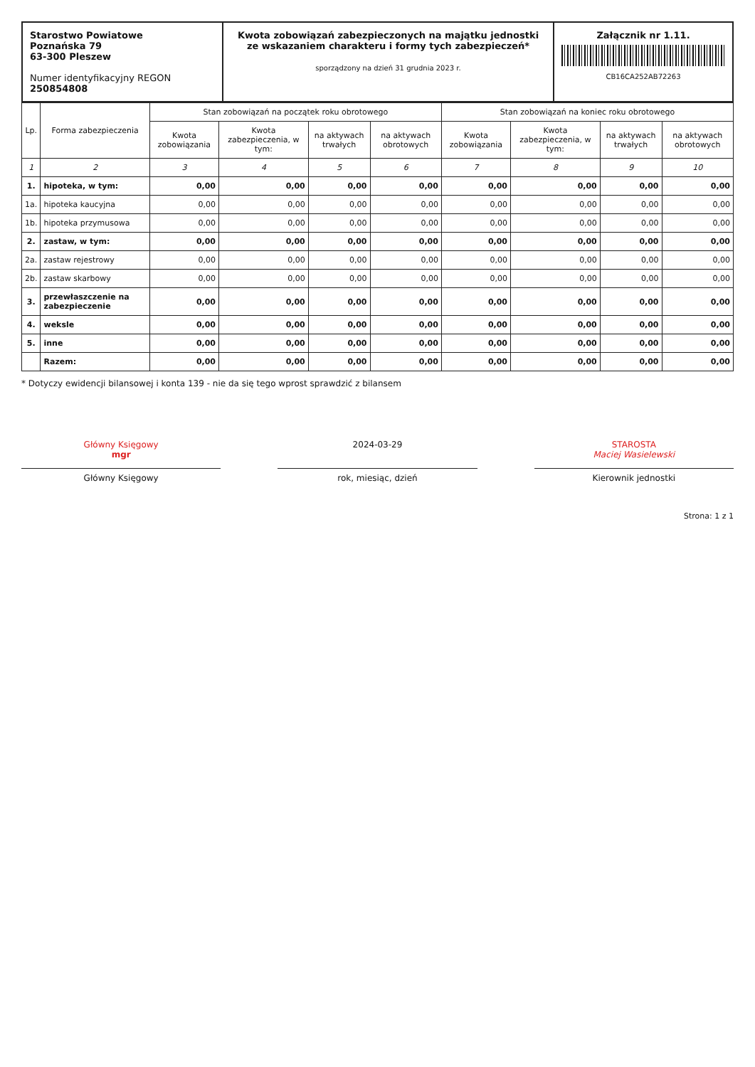Starostwo Powiatowe
Poznańska 79
63-300 Pleszew
Numer identyfikacyjny REGON
250854808
Kwota zobowiązań zabezpieczonych na majątku jednostki ze wskazaniem charakteru i formy tych zabezpieczeń*
sporządzony na dzień 31 grudnia 2023 r.
Załącznik nr 1.11.
CB16CA252AB72263
| Lp. | Forma zabezpieczenia | Stan zobowiązań na początek roku obrotowego | | | | Stan zobowiązań na koniec roku obrotowego | | | |
| --- | --- | --- | --- | --- | --- | --- | --- | --- | --- |
| | | Kwota zobowiązania | Kwota zabezpieczenia, w tym: | na aktywach trwałych | na aktywach obrotowych | Kwota zobowiązania | Kwota zabezpieczenia, w tym: | na aktywach trwałych | na aktywach obrotowych |
| 1 | 2 | 3 | 4 | 5 | 6 | 7 | 8 | 9 | 10 |
| 1. | hipoteka, w tym: | 0,00 | 0,00 | 0,00 | 0,00 | 0,00 | 0,00 | 0,00 | 0,00 |
| 1a. | hipoteka kaucyjna | 0,00 | 0,00 | 0,00 | 0,00 | 0,00 | 0,00 | 0,00 | 0,00 |
| 1b. | hipoteka przymusowa | 0,00 | 0,00 | 0,00 | 0,00 | 0,00 | 0,00 | 0,00 | 0,00 |
| 2. | zastaw, w tym: | 0,00 | 0,00 | 0,00 | 0,00 | 0,00 | 0,00 | 0,00 | 0,00 |
| 2a. | zastaw rejestrowy | 0,00 | 0,00 | 0,00 | 0,00 | 0,00 | 0,00 | 0,00 | 0,00 |
| 2b. | zastaw skarbowy | 0,00 | 0,00 | 0,00 | 0,00 | 0,00 | 0,00 | 0,00 | 0,00 |
| 3. | przewłaszczenie na zabezpieczenie | 0,00 | 0,00 | 0,00 | 0,00 | 0,00 | 0,00 | 0,00 | 0,00 |
| 4. | weksle | 0,00 | 0,00 | 0,00 | 0,00 | 0,00 | 0,00 | 0,00 | 0,00 |
| 5. | inne | 0,00 | 0,00 | 0,00 | 0,00 | 0,00 | 0,00 | 0,00 | 0,00 |
| | Razem: | 0,00 | 0,00 | 0,00 | 0,00 | 0,00 | 0,00 | 0,00 | 0,00 |
* Dotyczy ewidencji bilansowej i konta 139 - nie da się tego wprost sprawdzić z bilansem
Główny Księgowy
mgr
2024-03-29 STAROSTA
Maciej Wasielewski
Główny Księgowy rok, miesiąc, dzień Kierownik jednostki
Strona: 1 z 1